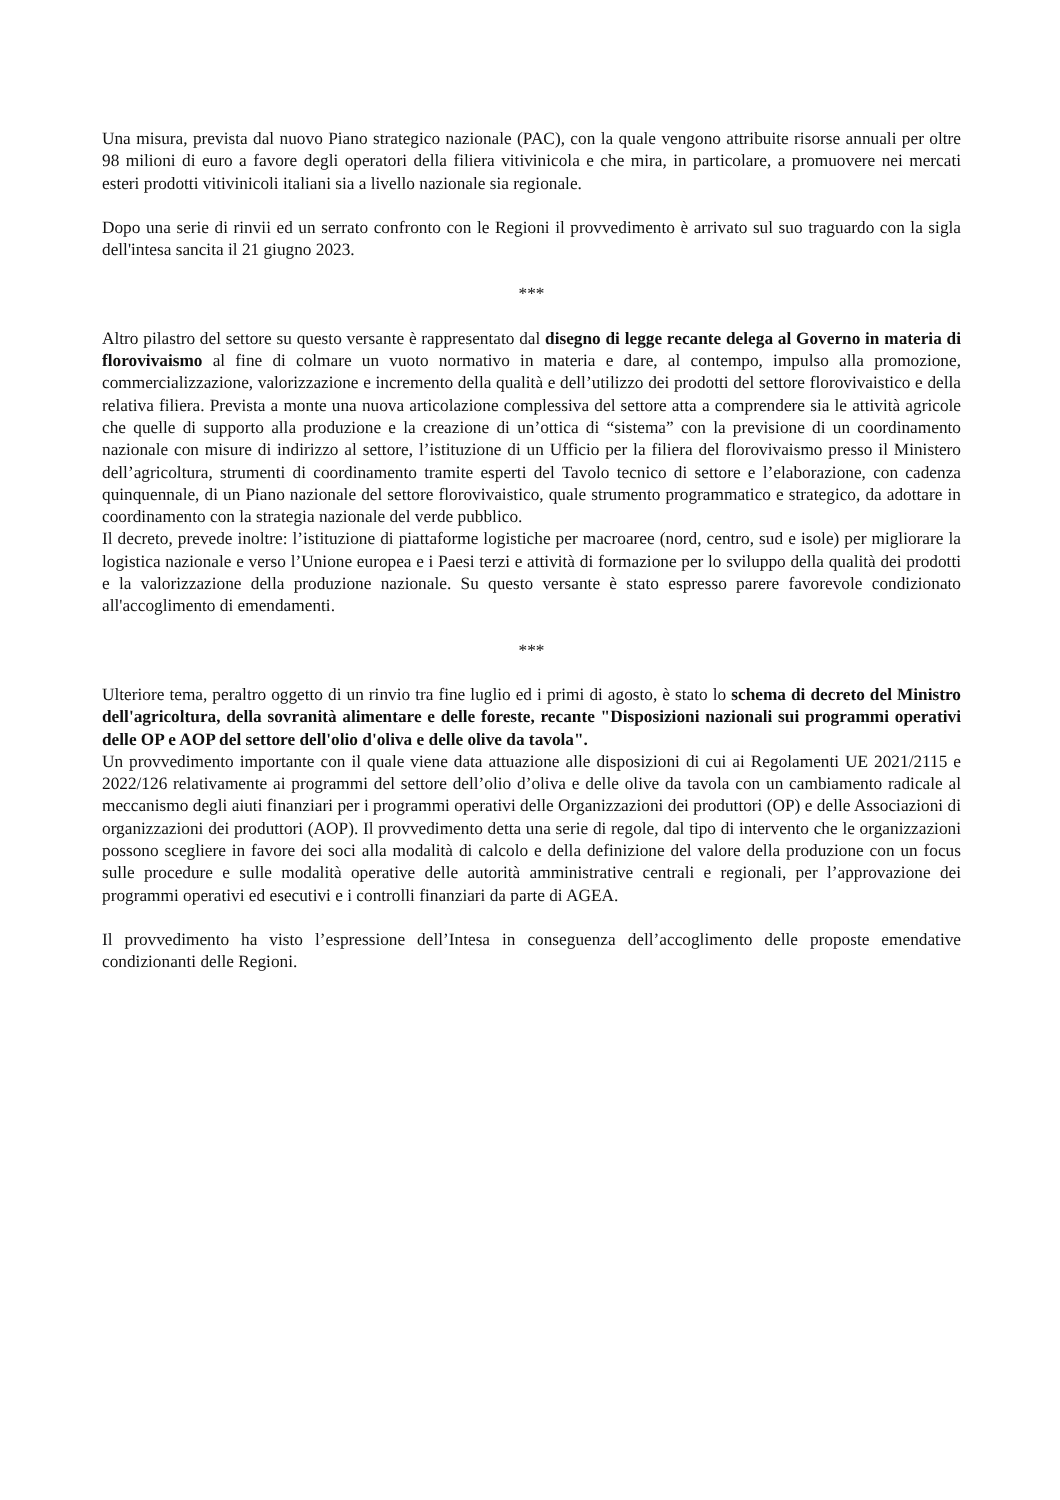Una misura, prevista dal nuovo Piano strategico nazionale (PAC), con la quale vengono attribuite risorse annuali per oltre 98 milioni di euro a favore degli operatori della filiera vitivinicola e che mira, in particolare, a promuovere nei mercati esteri prodotti vitivinicoli italiani sia a livello nazionale sia regionale.
Dopo una serie di rinvii ed un serrato confronto con le Regioni il provvedimento è arrivato sul suo traguardo con la sigla dell'intesa sancita il 21 giugno 2023.
***
Altro pilastro del settore su questo versante è rappresentato dal disegno di legge recante delega al Governo in materia di florovivaismo al fine di colmare un vuoto normativo in materia e dare, al contempo, impulso alla promozione, commercializzazione, valorizzazione e incremento della qualità e dell’utilizzo dei prodotti del settore florovivaistico e della relativa filiera. Prevista a monte una nuova articolazione complessiva del settore atta a comprendere sia le attività agricole che quelle di supporto alla produzione e la creazione di un’ottica di “sistema” con la previsione di un coordinamento nazionale con misure di indirizzo al settore, l’istituzione di un Ufficio per la filiera del florovivaismo presso il Ministero dell’agricoltura, strumenti di coordinamento tramite esperti del Tavolo tecnico di settore e l’elaborazione, con cadenza quinquennale, di un Piano nazionale del settore florovivaistico, quale strumento programmatico e strategico, da adottare in coordinamento con la strategia nazionale del verde pubblico.
Il decreto, prevede inoltre: l’istituzione di piattaforme logistiche per macroaree (nord, centro, sud e isole) per migliorare la logistica nazionale e verso l’Unione europea e i Paesi terzi e attività di formazione per lo sviluppo della qualità dei prodotti e la valorizzazione della produzione nazionale. Su questo versante è stato espresso parere favorevole condizionato all'accoglimento di emendamenti.
***
Ulteriore tema, peraltro oggetto di un rinvio tra fine luglio ed i primi di agosto, è stato lo schema di decreto del Ministro dell'agricoltura, della sovranità alimentare e delle foreste, recante "Disposizioni nazionali sui programmi operativi delle OP e AOP del settore dell'olio d'oliva e delle olive da tavola".
Un provvedimento importante con il quale viene data attuazione alle disposizioni di cui ai Regolamenti UE 2021/2115 e 2022/126 relativamente ai programmi del settore dell’olio d’oliva e delle olive da tavola con un cambiamento radicale al meccanismo degli aiuti finanziari per i programmi operativi delle Organizzazioni dei produttori (OP) e delle Associazioni di organizzazioni dei produttori (AOP). Il provvedimento detta una serie di regole, dal tipo di intervento che le organizzazioni possono scegliere in favore dei soci alla modalità di calcolo e della definizione del valore della produzione con un focus sulle procedure e sulle modalità operative delle autorità amministrative centrali e regionali, per l’approvazione dei programmi operativi ed esecutivi e i controlli finanziari da parte di AGEA.
Il provvedimento ha visto l’espressione dell’Intesa in conseguenza dell’accoglimento delle proposte emendative condizionanti delle Regioni.